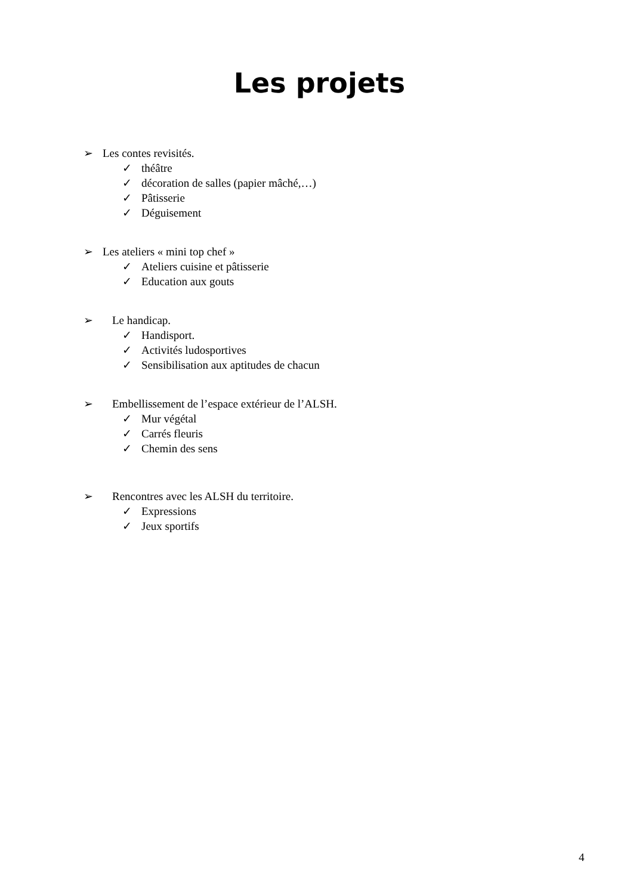Les projets
➢ Les contes revisités.
✓ théâtre
✓ décoration de salles (papier mâché,…)
✓ Pâtisserie
✓ Déguisement
➢ Les ateliers « mini top chef »
✓ Ateliers cuisine et pâtisserie
✓ Education aux gouts
➢ Le handicap.
✓ Handisport.
✓ Activités ludosportives
✓ Sensibilisation aux aptitudes de chacun
➢ Embellissement de l’espace extérieur de l’ALSH.
✓ Mur végétal
✓ Carrés fleuris
✓ Chemin des sens
➢ Rencontres avec les ALSH du territoire.
✓ Expressions
✓ Jeux sportifs
4